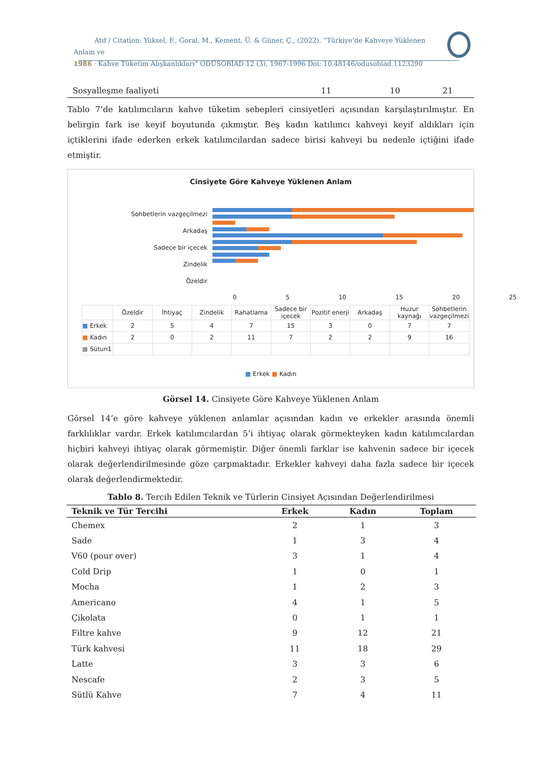Atıf / Citation: Yüksel, F., Goral, M., Kement, Ü. & Güner, Ç., (2022). “Türkiye’de Kahveye Yüklenen Anlam ve
1986 · Kahve Tüketim Alışkanlıkları” ODÜSOBİAD 12 (3), 1967-1996 Doi: 10.48146/odusobiad.1123290
| Sosyalleşme faaliyeti | 11 | 10 | 21 |
Tablo 7’de katılımcıların kahve tüketim sebepleri cinsiyetleri açısından karşılaştırılmıştır. En belirgin fark ise keyif boyutunda çıkmıştır. Beş kadın katılımcı kahveyi keyif aldıkları için içtiklerini ifade ederken erkek katılımcılardan sadece birisi kahveyi bu nedenle içtiğini ifade etmiştir.
Cinsiyete Göre Kahveye Yüklenen Anlam
Sohbetlerin vazgeçilmezi
Arkadaş
Sadece bir içecek
Zindelik
Özeldir
0 5 10 15 20 25
| | Özeldir | İhtiyaç | Zindelik | Rahatlama | Sadece bir içecek | Pozitif enerji | Arkadaş | Huzur kaynağı | Sohbetlerin vazgeçilmezi |
| ■ Erkek | 2 | 5 | 4 | 7 | 15 | 3 | 0 | 7 | 7 |
| ■ Kadın | 2 | 0 | 2 | 11 | 7 | 2 | 2 | 9 | 16 |
| ■ Sütun1 | | | | | | | | | |
■ Erkek ■ Kadın
Görsel 14. Cinsiyete Göre Kahveye Yüklenen Anlam
Görsel 14’e göre kahveye yüklenen anlamlar açısından kadın ve erkekler arasında önemli farklılıklar vardır. Erkek katılımcılardan 5’i ihtiyaç olarak görmekteyken kadın katılımcılardan hiçbiri kahveyi ihtiyaç olarak görmemiştir. Diğer önemli farklar ise kahvenin sadece bir içecek olarak değerlendirilmesinde göze çarpmaktadır. Erkekler kahveyi daha fazla sadece bir içecek olarak değerlendirmektedir.
Tablo 8. Tercih Edilen Teknik ve Türlerin Cinsiyet Açısından Değerlendirilmesi
| Teknik ve Tür Tercihi | Erkek | Kadın | Toplam |
| --- | --- | --- | --- |
| Chemex | 2 | 1 | 3 |
| Sade | 1 | 3 | 4 |
| V60 (pour over) | 3 | 1 | 4 |
| Cold Drip | 1 | 0 | 1 |
| Mocha | 1 | 2 | 3 |
| Americano | 4 | 1 | 5 |
| Çikolata | 0 | 1 | 1 |
| Filtre kahve | 9 | 12 | 21 |
| Türk kahvesi | 11 | 18 | 29 |
| Latte | 3 | 3 | 6 |
| Nescafe | 2 | 3 | 5 |
| Sütlü Kahve | 7 | 4 | 11 |